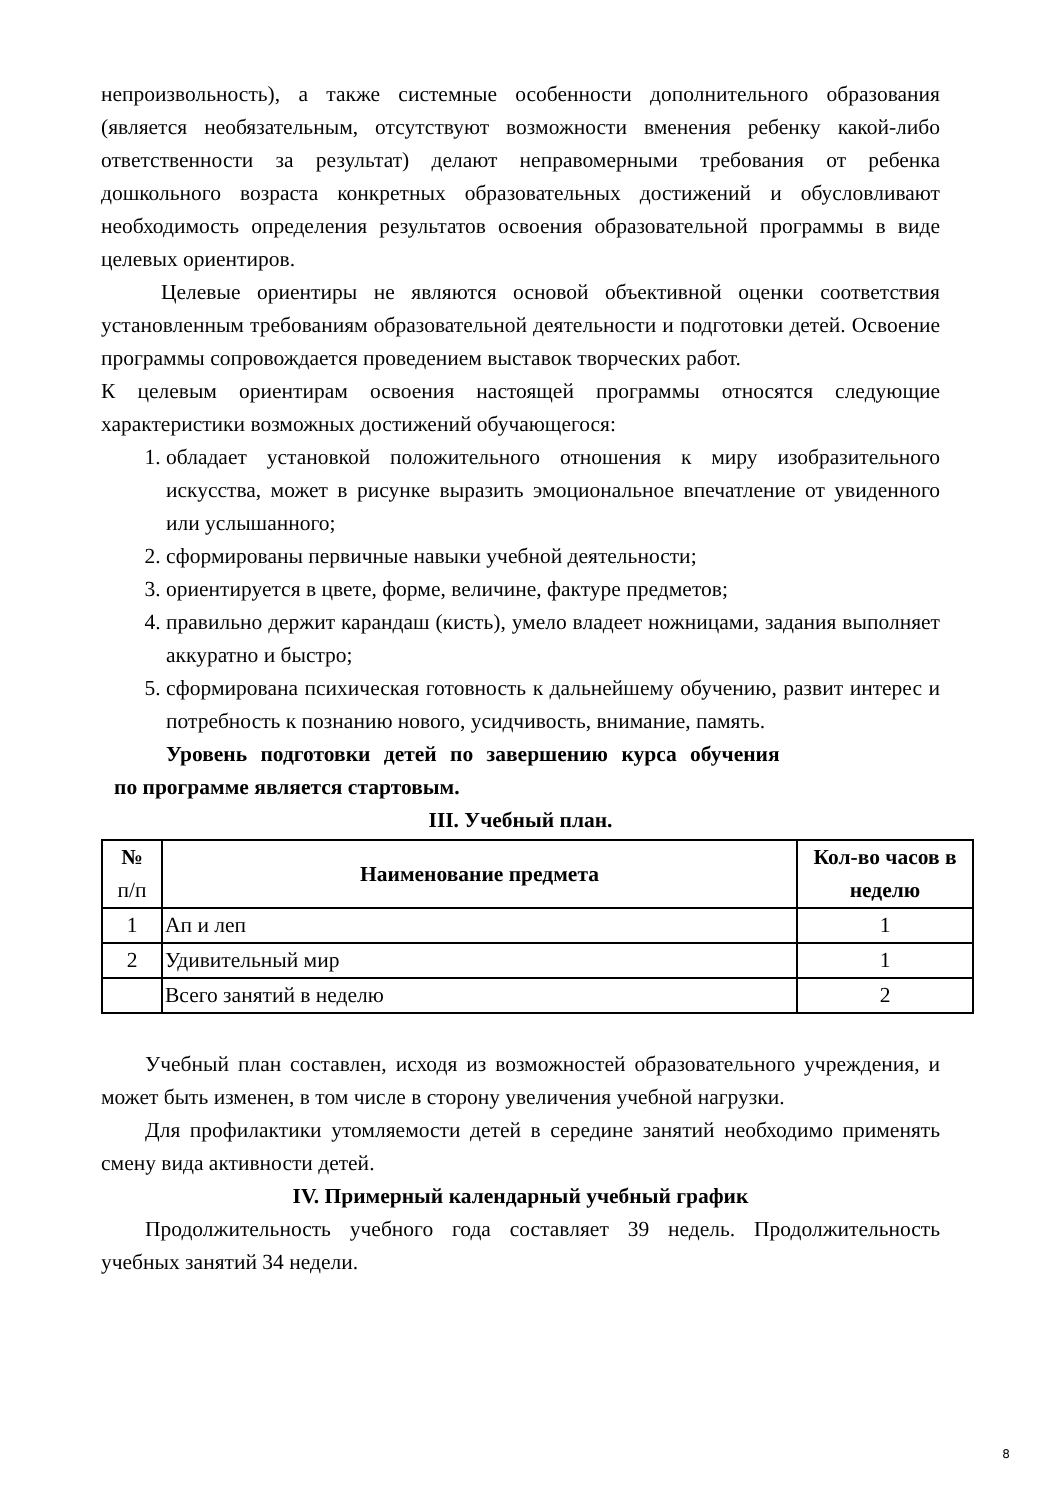непроизвольность), а также системные особенности дополнительного образования (является необязательным, отсутствуют возможности вменения ребенку какой-либо ответственности за результат) делают неправомерными требования от ребенка дошкольного возраста конкретных образовательных достижений и обусловливают необходимость определения результатов освоения образовательной программы в виде целевых ориентиров.
Целевые ориентиры не являются основой объективной оценки соответствия установленным требованиям образовательной деятельности и подготовки детей. Освоение программы сопровождается проведением выставок творческих работ.
К целевым ориентирам освоения настоящей программы относятся следующие характеристики возможных достижений обучающегося:
1. обладает установкой положительного отношения к миру изобразительного искусства, может в рисунке выразить эмоциональное впечатление от увиденного или услышанного;
2. сформированы первичные навыки учебной деятельности;
3. ориентируется в цвете, форме, величине, фактуре предметов;
4. правильно держит карандаш (кисть), умело владеет ножницами, задания выполняет аккуратно и быстро;
5. сформирована психическая готовность к дальнейшему обучению, развит интерес и потребность к познанию нового, усидчивость, внимание, память.
Уровень подготовки детей по завершению курса обучения
по программе является стартовым.
III. Учебный план.
| № п/п | Наименование предмета | Кол-во часов в неделю |
| --- | --- | --- |
| 1 | Ап и леп | 1 |
| 2 | Удивительный мир | 1 |
| | Всего занятий в неделю | 2 |
Учебный план составлен, исходя из возможностей образовательного учреждения, и может быть изменен, в том числе в сторону увеличения учебной нагрузки.
Для профилактики утомляемости детей в середине занятий необходимо применять смену вида активности детей.
IV. Примерный календарный учебный график
Продолжительность учебного года составляет 39 недель. Продолжительность учебных занятий 34 недели.
8